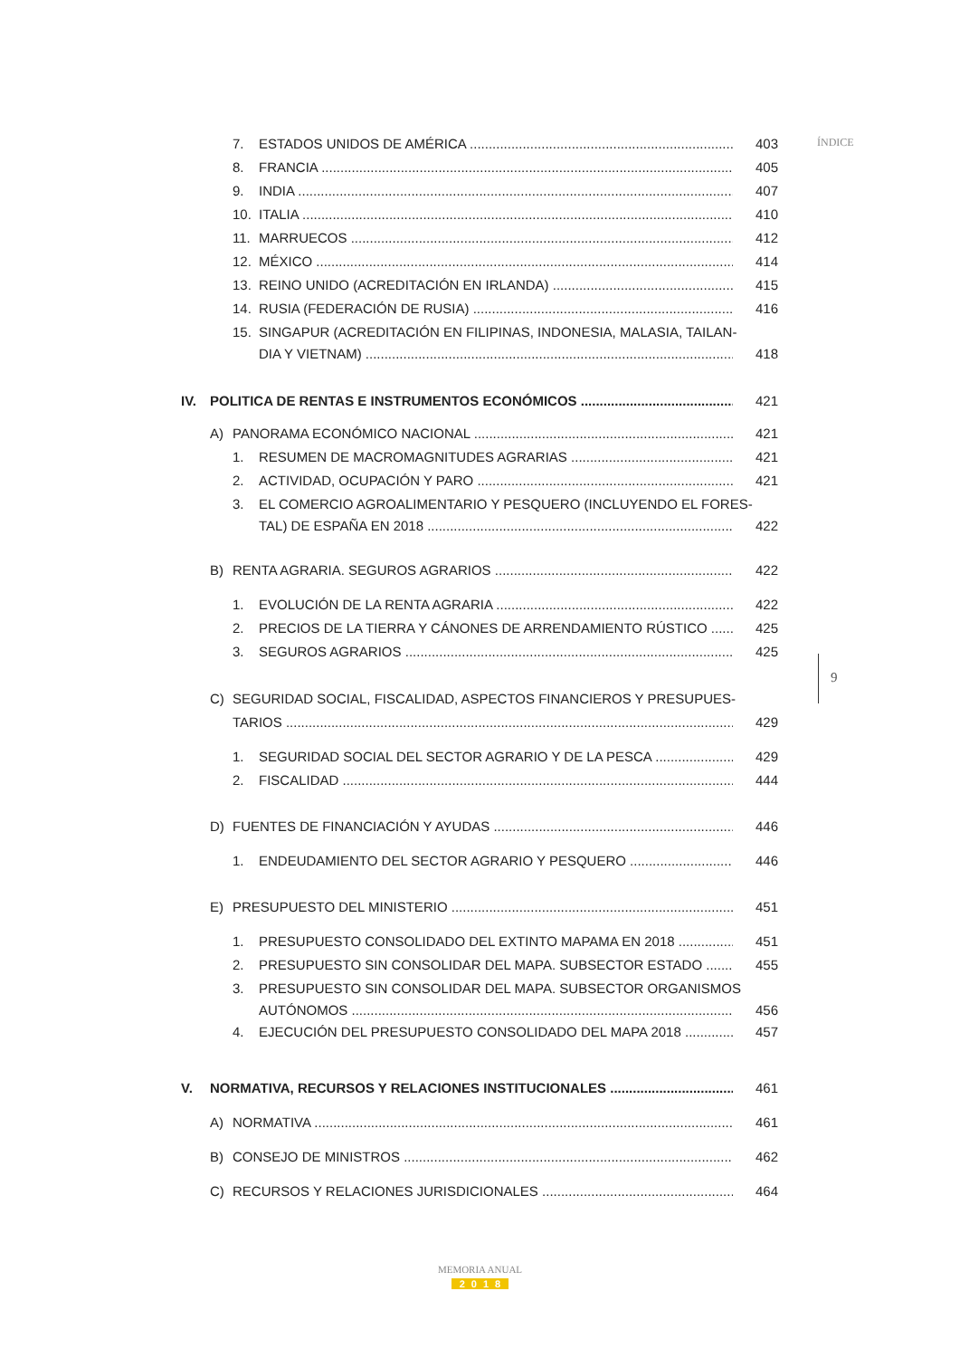ÍNDICE
9
7. ESTADOS UNIDOS DE AMÉRICA 403
8. FRANCIA 405
9. INDIA 407
10. ITALIA 410
11. MARRUECOS 412
12. MÉXICO 414
13. REINO UNIDO (ACREDITACIÓN EN IRLANDA) 415
14. RUSIA (FEDERACIÓN DE RUSIA) 416
15. SINGAPUR (ACREDITACIÓN EN FILIPINAS, INDONESIA, MALASIA, TAILAN-
DIA Y VIETNAM) 418
IV. POLITICA DE RENTAS E INSTRUMENTOS ECONÓMICOS 421
A) PANORAMA ECONÓMICO NACIONAL 421
1. RESUMEN DE MACROMAGNITUDES AGRARIAS 421
2. ACTIVIDAD, OCUPACIÓN Y PARO 421
3. EL COMERCIO AGROALIMENTARIO Y PESQUERO (INCLUYENDO EL FORES-
TAL) DE ESPAÑA EN 2018 422
B) RENTA AGRARIA. SEGUROS AGRARIOS 422
1. EVOLUCIÓN DE LA RENTA AGRARIA 422
2. PRECIOS DE LA TIERRA Y CÁNONES DE ARRENDAMIENTO RÚSTICO 425
3. SEGUROS AGRARIOS 425
C) SEGURIDAD SOCIAL, FISCALIDAD, ASPECTOS FINANCIEROS Y PRESUPUES-
TARIOS 429
1. SEGURIDAD SOCIAL DEL SECTOR AGRARIO Y DE LA PESCA 429
2. FISCALIDAD 444
D) FUENTES DE FINANCIACIÓN Y AYUDAS 446
1. ENDEUDAMIENTO DEL SECTOR AGRARIO Y PESQUERO 446
E) PRESUPUESTO DEL MINISTERIO 451
1. PRESUPUESTO CONSOLIDADO DEL EXTINTO MAPAMA EN 2018 451
2. PRESUPUESTO SIN CONSOLIDAR DEL MAPA. SUBSECTOR ESTADO 455
3. PRESUPUESTO SIN CONSOLIDAR DEL MAPA. SUBSECTOR ORGANISMOS
AUTÓNOMOS 456
4. EJECUCIÓN DEL PRESUPUESTO CONSOLIDADO DEL MAPA 2018 457
V. NORMATIVA, RECURSOS Y RELACIONES INSTITUCIONALES 461
A) NORMATIVA 461
B) CONSEJO DE MINISTROS 462
C) RECURSOS Y RELACIONES JURISDICIONALES 464
MEMORIA ANUAL
2018